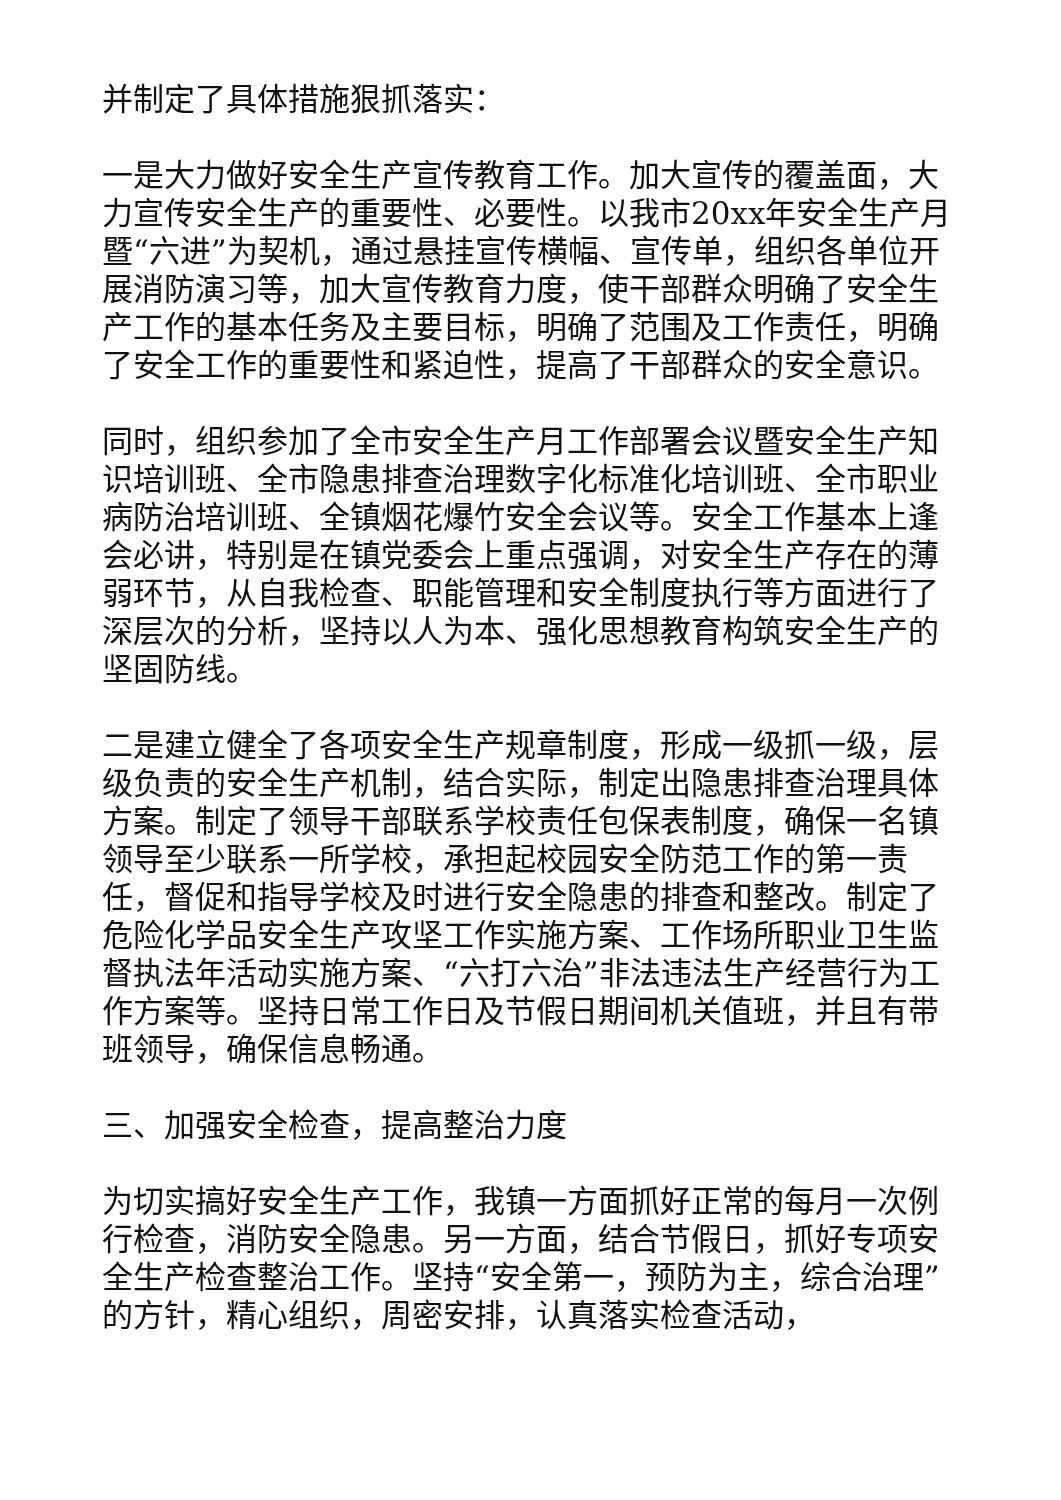并制定了具体措施狠抓落实：
一是大力做好安全生产宣传教育工作。加大宣传的覆盖面，大力宣传安全生产的重要性、必要性。以我市20xx年安全生产月暨“六进”为契机，通过悬挂宣传横幅、宣传单，组织各单位开展消防演习等，加大宣传教育力度，使干部群众明确了安全生产工作的基本任务及主要目标，明确了范围及工作责任，明确了安全工作的重要性和紧迫性，提高了干部群众的安全意识。
同时，组织参加了全市安全生产月工作部署会议暨安全生产知识培训班、全市隐患排查治理数字化标准化培训班、全市职业病防治培训班、全镇烟花爆竹安全会议等。安全工作基本上逢会必讲，特别是在镇党委会上重点强调，对安全生产存在的薄弱环节，从自我检查、职能管理和安全制度执行等方面进行了深层次的分析，坚持以人为本、强化思想教育构筑安全生产的坚固防线。
二是建立健全了各项安全生产规章制度，形成一级抓一级，层级负责的安全生产机制，结合实际，制定出隐患排查治理具体方案。制定了领导干部联系学校责任包保表制度，确保一名镇领导至少联系一所学校，承担起校园安全防范工作的第一责任，督促和指导学校及时进行安全隐患的排查和整改。制定了危险化学品安全生产攻坚工作实施方案、工作场所职业卫生监督执法年活动实施方案、“六打六治”非法违法生产经营行为工作方案等。坚持日常工作日及节假日期间机关值班，并且有带班领导，确保信息畅通。
三、加强安全检查，提高整治力度
为切实搞好安全生产工作，我镇一方面抓好正常的每月一次例行检查，消防安全隐患。另一方面，结合节假日，抓好专项安全生产检查整治工作。坚持“安全第一，预防为主，综合治理”的方针，精心组织，周密安排，认真落实检查活动，